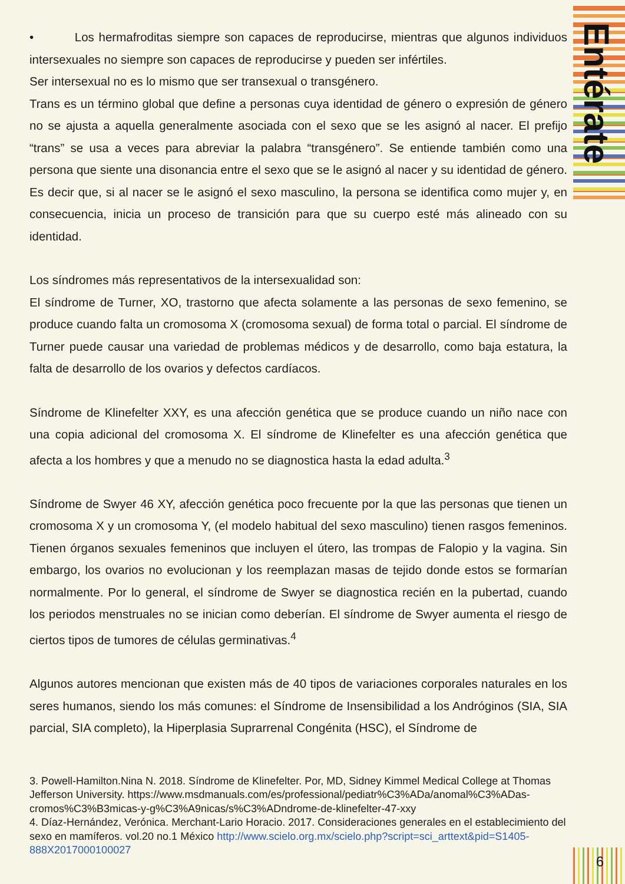Entérate
• Los hermafroditas siempre son capaces de reproducirse, mientras que algunos individuos intersexuales no siempre son capaces de reproducirse y pueden ser infértiles.
Ser intersexual no es lo mismo que ser transexual o transgénero.
Trans es un término global que define a personas cuya identidad de género o expresión de género no se ajusta a aquella generalmente asociada con el sexo que se les asignó al nacer. El prefijo “trans” se usa a veces para abreviar la palabra “transgénero”. Se entiende también como una persona que siente una disonancia entre el sexo que se le asignó al nacer y su identidad de género. Es decir que, si al nacer se le asignó el sexo masculino, la persona se identifica como mujer y, en consecuencia, inicia un proceso de transición para que su cuerpo esté más alineado con su identidad.
Los síndromes más representativos de la intersexualidad son:
El síndrome de Turner, XO, trastorno que afecta solamente a las personas de sexo femenino, se produce cuando falta un cromosoma X (cromosoma sexual) de forma total o parcial. El síndrome de Turner puede causar una variedad de problemas médicos y de desarrollo, como baja estatura, la falta de desarrollo de los ovarios y defectos cardíacos.
Síndrome de Klinefelter XXY, es una afección genética que se produce cuando un niño nace con una copia adicional del cromosoma X. El síndrome de Klinefelter es una afección genética que afecta a los hombres y que a menudo no se diagnostica hasta la edad adulta.<sup>3</sup>
Síndrome de Swyer 46 XY, afección genética poco frecuente por la que las personas que tienen un cromosoma X y un cromosoma Y, (el modelo habitual del sexo masculino) tienen rasgos femeninos. Tienen órganos sexuales femeninos que incluyen el útero, las trompas de Falopio y la vagina. Sin embargo, los ovarios no evolucionan y los reemplazan masas de tejido donde estos se formarían normalmente. Por lo general, el síndrome de Swyer se diagnostica recién en la pubertad, cuando los periodos menstruales no se inician como deberían. El síndrome de Swyer aumenta el riesgo de ciertos tipos de tumores de células germinativas.<sup>4</sup>
Algunos autores mencionan que existen más de 40 tipos de variaciones corporales naturales en los seres humanos, siendo los más comunes: el Síndrome de Insensibilidad a los Andróginos (SIA, SIA parcial, SIA completo), la Hiperplasia Suprarrenal Congénita (HSC), el Síndrome de
3. Powell-Hamilton.Nina N. 2018. Síndrome de Klinefelter. Por, MD, Sidney Kimmel Medical College at Thomas Jefferson University. https://www.msdmanuals.com/es/professional/pediatr%C3%ADa/anomal%C3%ADas-cromos%C3%B3micas-y-g%C3%A9nicas/s%C3%ADndrome-de-klinefelter-47-xxy
4. Díaz-Hernández, Verónica. Merchant-Lario Horacio. 2017. Consideraciones generales en el establecimiento del sexo en mamíferos. vol.20 no.1 México http://www.scielo.org.mx/scielo.php?script=sci_arttext&pid=S1405-888X2017000100027
6